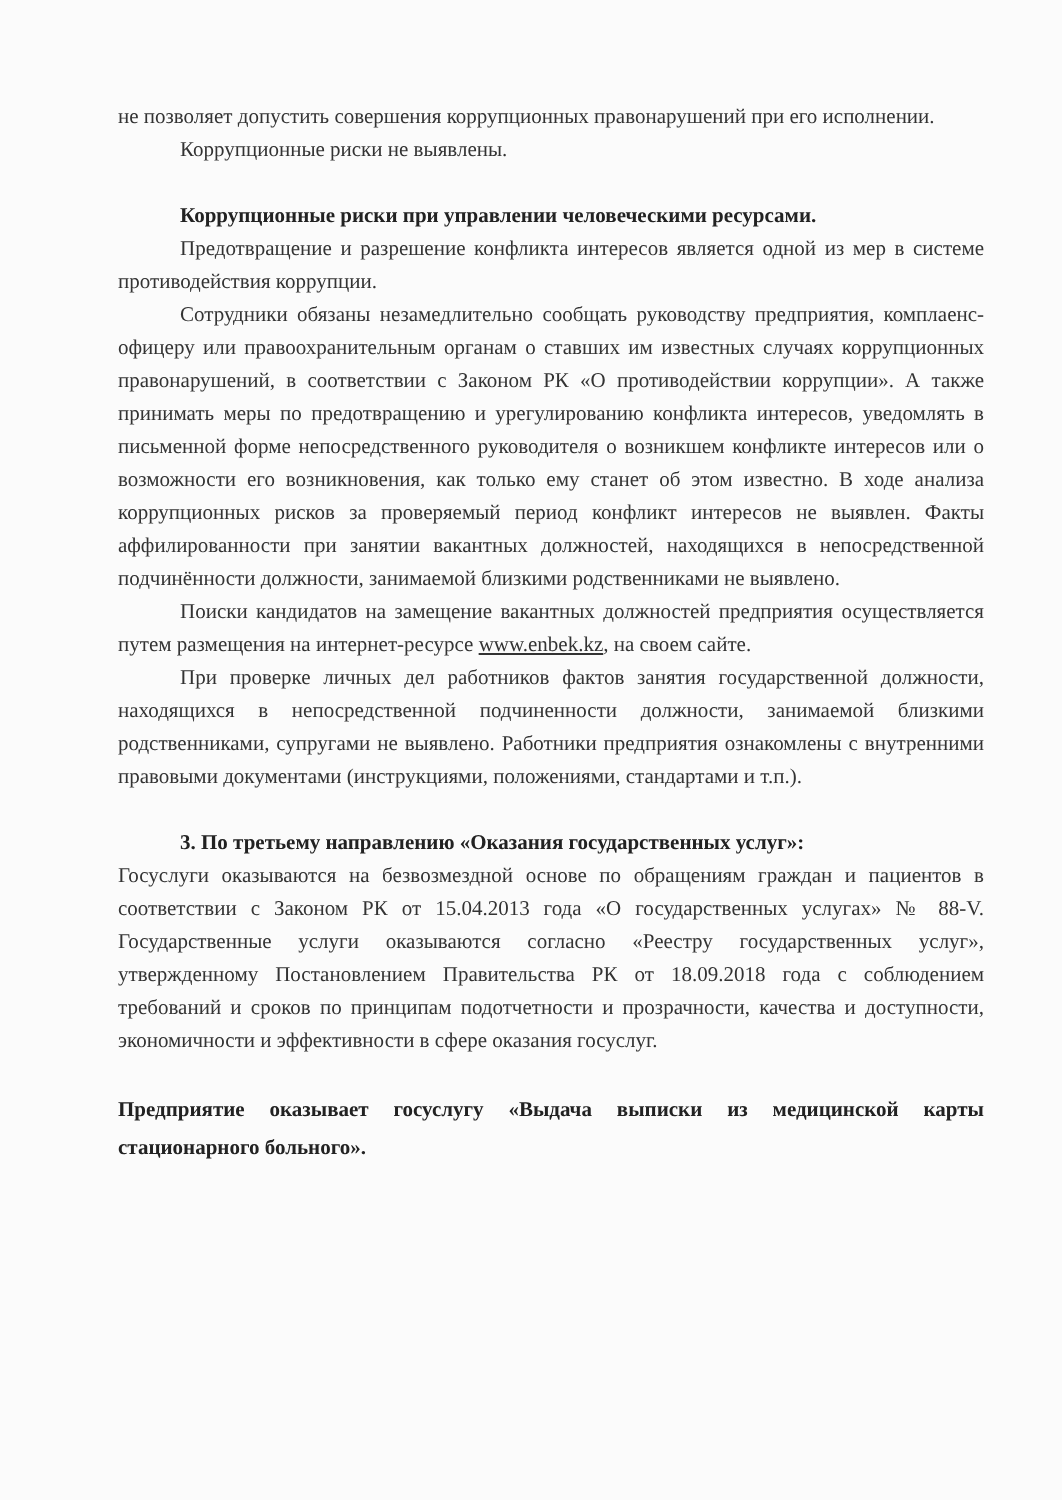не позволяет допустить совершения коррупционных правонарушений при его исполнении.
Коррупционные риски не выявлены.
Коррупционные риски при управлении человеческими ресурсами.
Предотвращение и разрешение конфликта интересов является одной из мер в системе противодействия коррупции.
Сотрудники обязаны незамедлительно сообщать руководству предприятия, комплаенс-офицеру или правоохранительным органам о ставших им известных случаях коррупционных правонарушений, в соответствии с Законом РК «О противодействии коррупции». А также принимать меры по предотвращению и урегулированию конфликта интересов, уведомлять в письменной форме непосредственного руководителя о возникшем конфликте интересов или о возможности его возникновения, как только ему станет об этом известно. В ходе анализа коррупционных рисков за проверяемый период конфликт интересов не выявлен. Факты аффилированности при занятии вакантных должностей, находящихся в непосредственной подчинённости должности, занимаемой близкими родственниками не выявлено.
Поиски кандидатов на замещение вакантных должностей предприятия осуществляется путем размещения на интернет-ресурсе www.enbek.kz, на своем сайте.
При проверке личных дел работников фактов занятия государственной должности, находящихся в непосредственной подчиненности должности, занимаемой близкими родственниками, супругами не выявлено. Работники предприятия ознакомлены с внутренними правовыми документами (инструкциями, положениями, стандартами и т.п.).
3. По третьему направлению «Оказания государственных услуг»:
Госуслуги оказываются на безвозмездной основе по обращениям граждан и пациентов в соответствии с Законом РК от 15.04.2013 года «О государственных услугах» № 88-V. Государственные услуги оказываются согласно «Реестру государственных услуг», утвержденному Постановлением Правительства РК от 18.09.2018 года с соблюдением требований и сроков по принципам подотчетности и прозрачности, качества и доступности, экономичности и эффективности в сфере оказания госуслуг.
Предприятие оказывает госуслугу «Выдача выписки из медицинской карты стационарного больного».